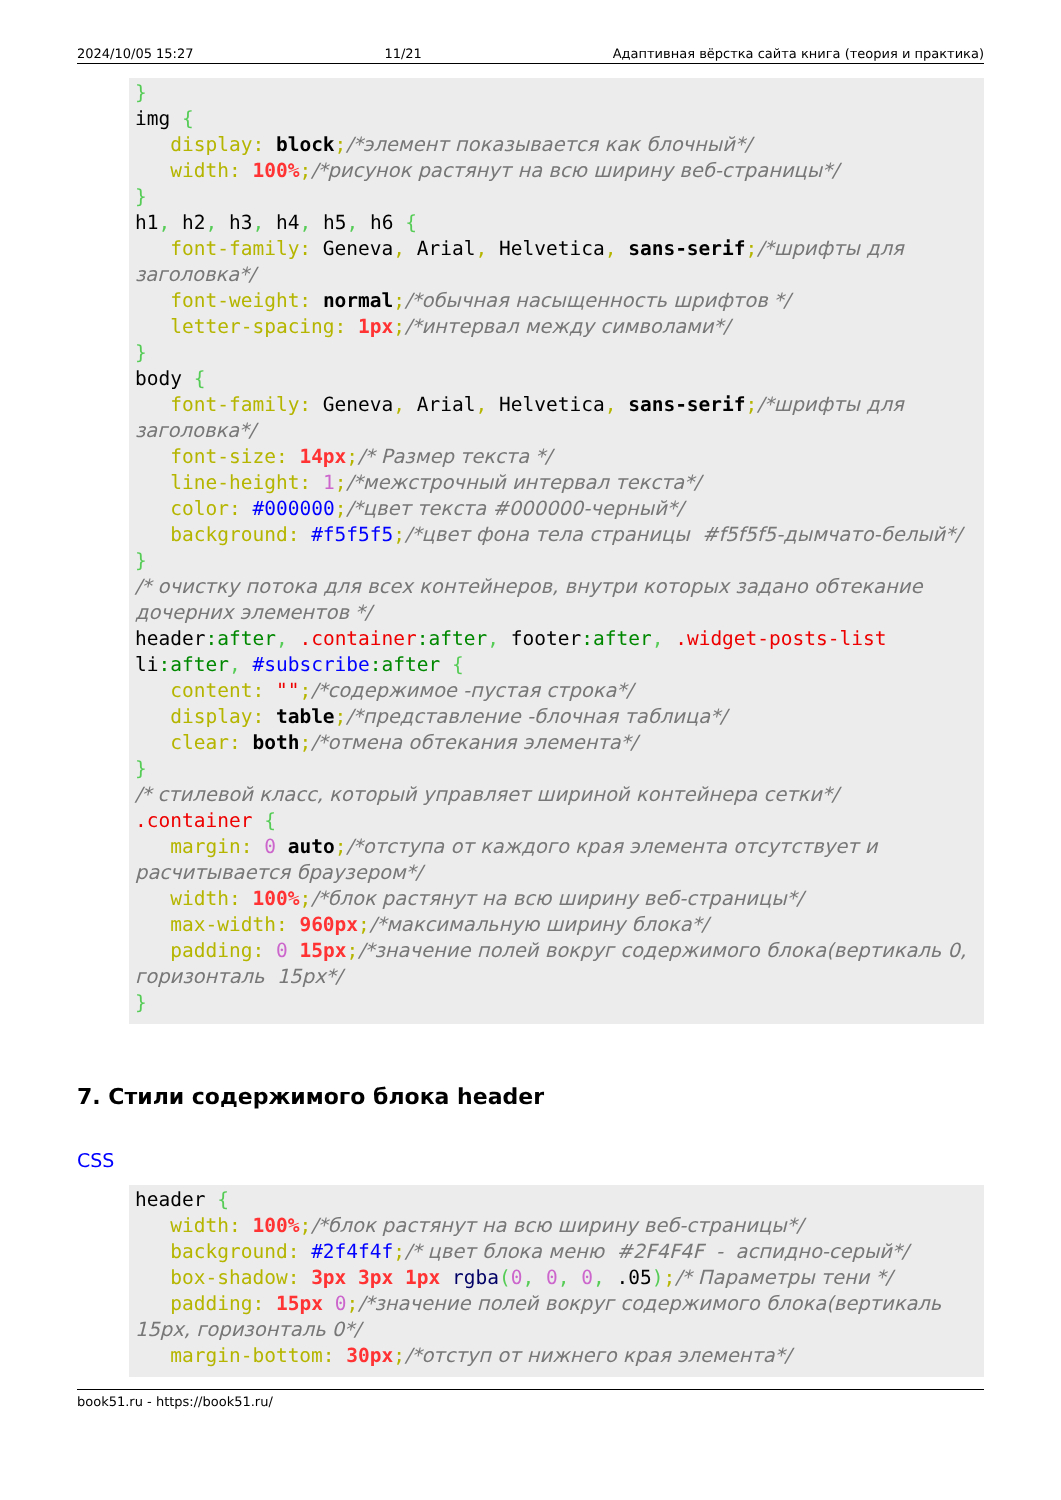2024/10/05 15:27 11/21 Адаптивная вёрстка сайта книга (теория и практика)
}
img {
   display: block;/*элемент показывается как блочный*/
   width: 100%;/*рисунок растянут на всю ширину веб-страницы*/
}
h1, h2, h3, h4, h5, h6 {
   font-family: Geneva, Arial, Helvetica, sans-serif;/*шрифты для заголовка*/
   font-weight: normal;/*обычная насыщенность шрифтов */
   letter-spacing: 1px;/*интервал между символами*/
}
body {
   font-family: Geneva, Arial, Helvetica, sans-serif;/*шрифты для заголовка*/
   font-size: 14px;/* Размер текста */
   line-height: 1;/*межстрочный интервал текста*/
   color: #000000;/*цвет текста #000000-черный*/
   background: #f5f5f5;/*цвет фона тела страницы  #f5f5f5-дымчато-белый*/
}
/* очистку потока для всех контейнеров, внутри которых задано обтекание дочерних элементов */
header:after, .container:after, footer:after, .widget-posts-list
li:after, #subscribe:after {
   content: "";/*содержимое -пустая строка*/
   display: table;/*представление -блочная таблица*/
   clear: both;/*отмена обтекания элемента*/
}
/* стилевой класс, который управляет шириной контейнера сетки*/
.container {
   margin: 0 auto;/*отступа от каждого края элемента отсутствует и расчитывается браузером*/
   width: 100%;/*блок растянут на всю ширину веб-страницы*/
   max-width: 960px;/*максимальную ширину блока*/
   padding: 0 15px;/*значение полей вокруг содержимого блока(вертикаль 0, горизонталь  15px*/
}
7. Стили содержимого блока header
CSS
header {
   width: 100%;/*блок растянут на всю ширину веб-страницы*/
   background: #2f4f4f;/* цвет блока меню  #2F4F4F  -  аспидно-серый*/
   box-shadow: 3px 3px 1px rgba(0, 0, 0, .05);/* Параметры тени */
   padding: 15px 0;/*значение полей вокруг содержимого блока(вертикаль  15px, горизонталь 0*/
   margin-bottom: 30px;/*отступ от нижнего края элемента*/
book51.ru - https://book51.ru/